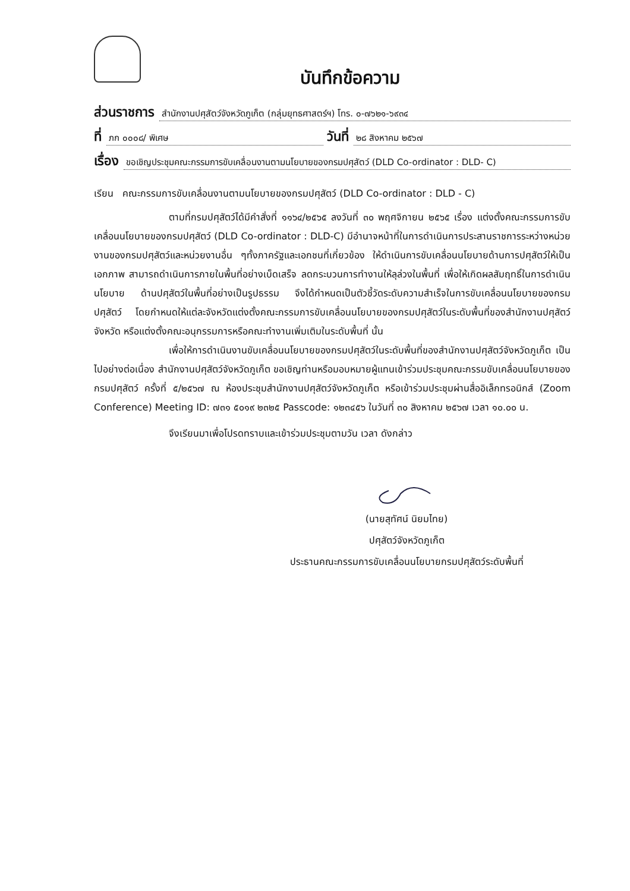บันทึกข้อความ
ส่วนราชการ สำนักงานปศุสัตว์จังหวัดภูเก็ต (กลุ่มยุทธศาสตร์ฯ) โทร. ๐-๗๖๒๑-๖๙๓๔
ที่ ภก ๐๐๐๘/ พิเศษ วันที่ ๒๘ สิงหาคม ๒๕๖๗
เรื่อง ขอเชิญประชุมคณะกรรมการขับเคลื่อนงานตามนโยบายของกรมปศุสัตว์ (DLD Co-ordinator : DLD- C)
เรียน คณะกรรมการขับเคลื่อนงานตามนโยบายของกรมปศุสัตว์ (DLD Co-ordinator : DLD - C)
ตามที่กรมปศุสัตว์ได้มีคำสั่งที่ ๑๑๖๔/๒๕๖๕ ลงวันที่ ๓๐ พฤศจิกายน ๒๕๖๕ เรื่อง แต่งตั้งคณะกรรมการขับเคลื่อนนโยบายของกรมปศุสัตว์ (DLD Co-ordinator : DLD-C) มีอำนาจหน้าที่ในการดำเนินการประสานราชการระหว่างหน่วยงานของกรมปศุสัตว์และหน่วยงานอื่น ๆทั้งภาครัฐและเอกชนที่เกี่ยวข้อง ให้ดำเนินการขับเคลื่อนนโยบายด้านการปศุสัตว์ให้เป็นเอกภาพ สามารถดำเนินการภายในพื้นที่อย่างเบ็ดเสร็จ ลดกระบวนการทำงานให้ลุล่วงในพื้นที่ เพื่อให้เกิดผลสัมฤทธิ์ในการดำเนินนโยบาย ด้านปศุสัตว์ในพื้นที่อย่างเป็นรูปธรรม จึงได้กำหนดเป็นตัวชี้วัดระดับความสำเร็จในการขับเคลื่อนนโยบายของกรมปศุสัตว์ โดยกำหนดให้แต่ละจังหวัดแต่งตั้งคณะกรรมการขับเคลื่อนนโยบายของกรมปศุสัตว์ในระดับพื้นที่ของสำนักงานปศุสัตว์จังหวัด หรือแต่งตั้งคณะอนุกรรมการหรือคณะทำงานเพิ่มเติมในระดับพื้นที่ นั้น
เพื่อให้การดำเนินงานขับเคลื่อนนโยบายของกรมปศุสัตว์ในระดับพื้นที่ของสำนักงานปศุสัตว์จังหวัดภูเก็ต เป็นไปอย่างต่อเนื่อง สำนักงานปศุสัตว์จังหวัดภูเก็ต ขอเชิญท่านหรือมอบหมายผู้แทนเข้าร่วมประชุมคณะกรรมขับเคลื่อนนโยบายของกรมปศุสัตว์ ครั้งที่ ๕/๒๕๖๗ ณ ห้องประชุมสำนักงานปศุสัตว์จังหวัดภูเก็ต หรือเข้าร่วมประชุมผ่านสื่ออิเล็กทรอนิกส์ (Zoom Conference) Meeting ID: ๗๓๑ ๕๐๑๙ ๒๓๒๕ Passcode: ๑๒๓๔๕๖ ในวันที่ ๓๐ สิงหาคม ๒๕๖๗ เวลา ๑๐.๐๐ น.
จึงเรียนมาเพื่อโปรดทราบและเข้าร่วมประชุมตามวัน เวลา ดังกล่าว
(นายสุทัศน์ นิยมไทย)
ปศุสัตว์จังหวัดภูเก็ต
ประธานคณะกรรมการขับเคลื่อนนโยบายกรมปศุสัตว์ระดับพื้นที่